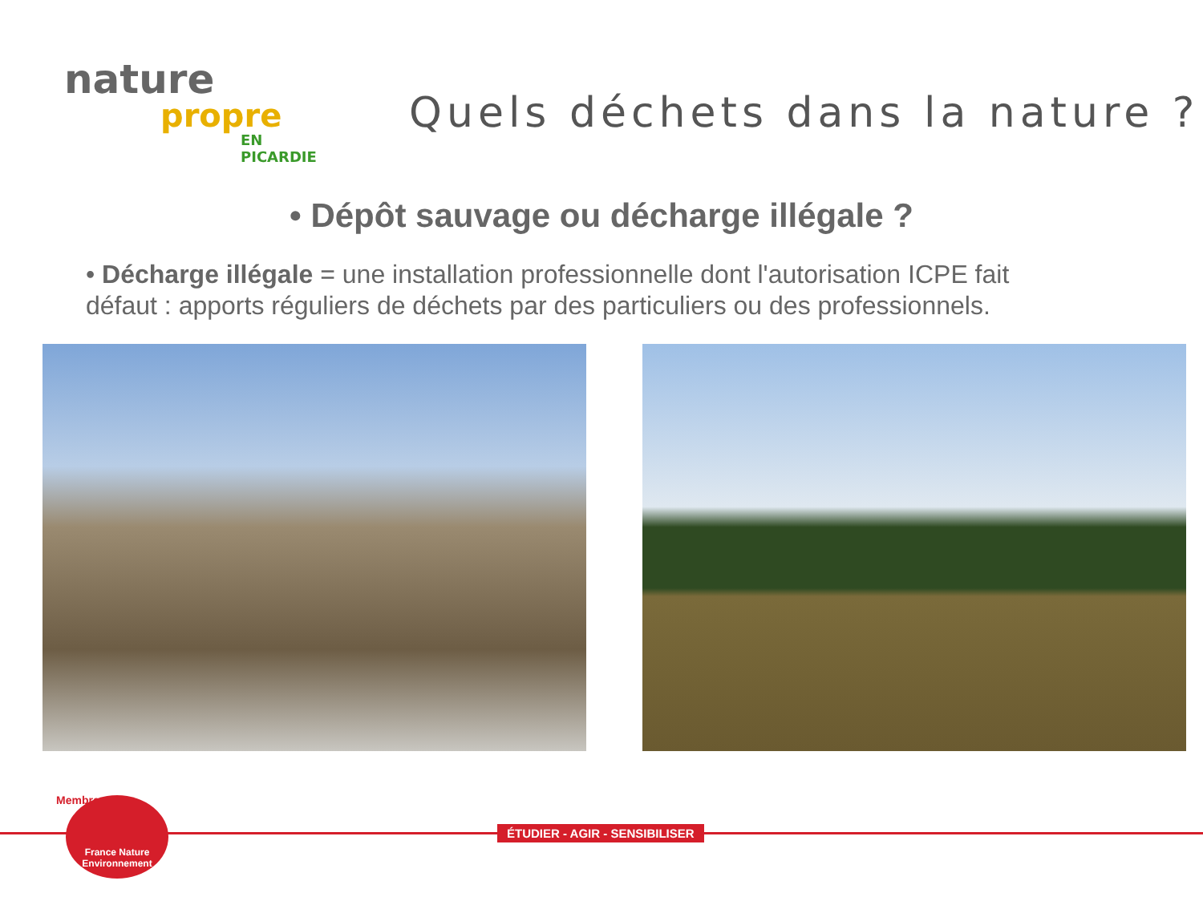nature
propre
EN PICARDIE
Quels déchets dans la nature ?
• Dépôt sauvage ou décharge illégale ?
• Décharge illégale = une installation professionnelle dont l'autorisation ICPE fait défaut : apports réguliers de déchets par des particuliers ou des professionnels.
Membre
France Nature Environnement
ÉTUDIER - AGIR - SENSIBILISER